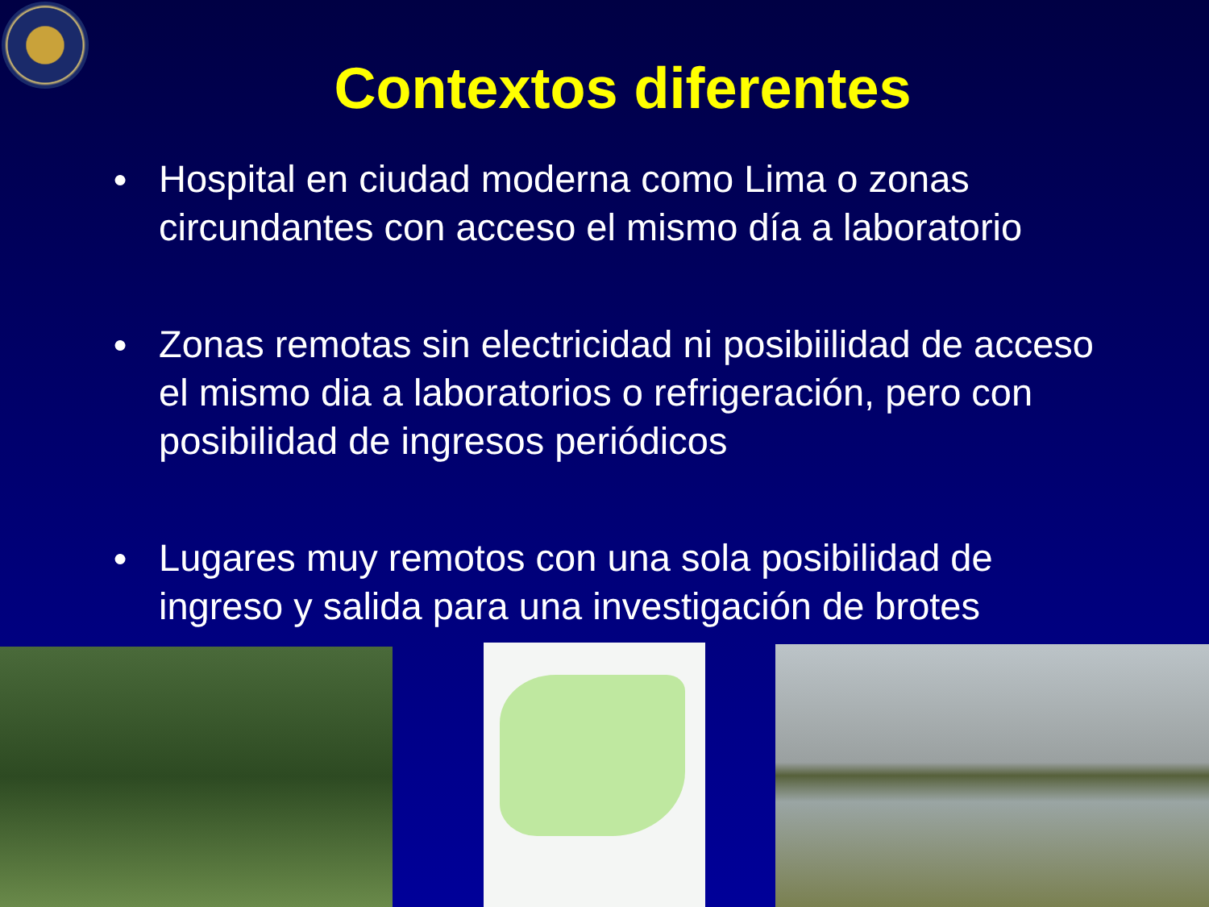Contextos diferentes
● Hospital en ciudad moderna como Lima o zonas circundantes con acceso el mismo día a laboratorio
● Zonas remotas sin electricidad ni posibiilidad de acceso el mismo dia a laboratorios o refrigeración, pero con posibilidad de ingresos periódicos
● Lugares muy remotos con una sola posibilidad de ingreso y salida para una investigación de brotes